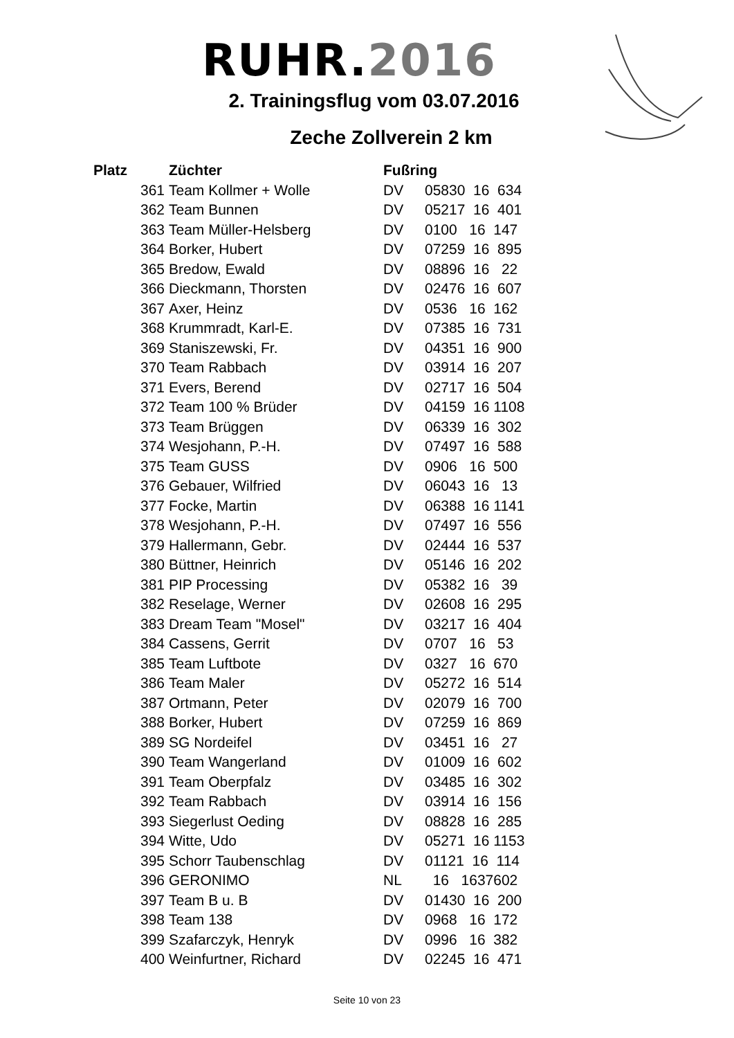RUHR.2016
2. Trainingsflug vom 03.07.2016
Zeche Zollverein 2 km
| Platz | Züchter | Fußring | |
| --- | --- | --- | --- |
| 361 | Team Kollmer + Wolle | DV | 05830 16 634 |
| 362 | Team Bunnen | DV | 05217 16 401 |
| 363 | Team Müller-Helsberg | DV | 0100 16 147 |
| 364 | Borker, Hubert | DV | 07259 16 895 |
| 365 | Bredow, Ewald | DV | 08896 16 22 |
| 366 | Dieckmann, Thorsten | DV | 02476 16 607 |
| 367 | Axer, Heinz | DV | 0536 16 162 |
| 368 | Krummradt, Karl-E. | DV | 07385 16 731 |
| 369 | Staniszewski, Fr. | DV | 04351 16 900 |
| 370 | Team Rabbach | DV | 03914 16 207 |
| 371 | Evers, Berend | DV | 02717 16 504 |
| 372 | Team 100 % Brüder | DV | 04159 16 1108 |
| 373 | Team Brüggen | DV | 06339 16 302 |
| 374 | Wesjohann, P.-H. | DV | 07497 16 588 |
| 375 | Team GUSS | DV | 0906 16 500 |
| 376 | Gebauer, Wilfried | DV | 06043 16 13 |
| 377 | Focke, Martin | DV | 06388 16 1141 |
| 378 | Wesjohann, P.-H. | DV | 07497 16 556 |
| 379 | Hallermann, Gebr. | DV | 02444 16 537 |
| 380 | Büttner, Heinrich | DV | 05146 16 202 |
| 381 | PIP Processing | DV | 05382 16 39 |
| 382 | Reselage, Werner | DV | 02608 16 295 |
| 383 | Dream Team "Mosel" | DV | 03217 16 404 |
| 384 | Cassens, Gerrit | DV | 0707 16 53 |
| 385 | Team Luftbote | DV | 0327 16 670 |
| 386 | Team Maler | DV | 05272 16 514 |
| 387 | Ortmann, Peter | DV | 02079 16 700 |
| 388 | Borker, Hubert | DV | 07259 16 869 |
| 389 | SG Nordeifel | DV | 03451 16 27 |
| 390 | Team Wangerland | DV | 01009 16 602 |
| 391 | Team Oberpfalz | DV | 03485 16 302 |
| 392 | Team Rabbach | DV | 03914 16 156 |
| 393 | Siegerlust Oeding | DV | 08828 16 285 |
| 394 | Witte, Udo | DV | 05271 16 1153 |
| 395 | Schorr Taubenschlag | DV | 01121 16 114 |
| 396 | GERONIMO | NL | 16 1637602 |
| 397 | Team B u. B | DV | 01430 16 200 |
| 398 | Team 138 | DV | 0968 16 172 |
| 399 | Szafarczyk, Henryk | DV | 0996 16 382 |
| 400 | Weinfurtner, Richard | DV | 02245 16 471 |
Seite 10 von 23